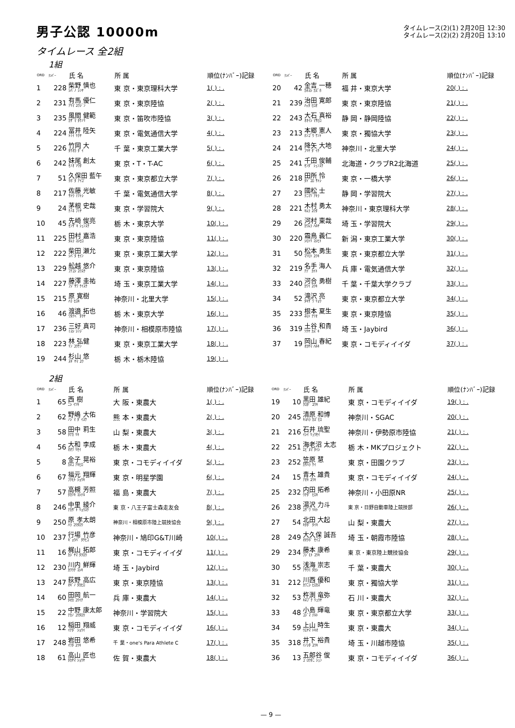男子公認 10000m
タイムレース(2)(1) 2月20日 12:30
タイムレース(2)(2) 2月20日 13:10
タイムレース 全2組
1組
| ORD | ﾅﾝﾊﾞｰ | 氏 名 | 所 属 | 順位(ﾅﾝﾊﾞｰ)記録 | ORD | ﾅﾝﾊﾞｰ | 氏 名 | 所 属 | 順位(ﾅﾝﾊﾞｰ)記録 |
| --- | --- | --- | --- | --- | --- | --- | --- | --- | --- |
| 1 | 228 | 柴野 慎也 ｼﾊﾞﾉ ｼﾝﾔ | 東 京・東京理科大学 | 1( ) : . | 20 | 42 | 金吉 一穂 ｶﾈﾖｼ ｶｽﾞﾎ | 福 井・東京大学 | 20( ) : . |
| 2 | 231 | 有馬 優仁 ｱﾘﾏ ﾕｳｼﾞﾝ | 東 京・東京陸協 | 2( ) : . | 21 | 239 | 治田 寛郎 ﾊｯﾀ ﾋﾛｵ | 東 京・東京陸協 | 21( ) : . |
| 3 | 235 | 風間 健範 ｶｻﾞﾏ ﾀｹﾉﾘ | 東 京・笛吹市陸協 | 3( ) : . | 22 | 243 | 大石 真裕 ｵｵｲｼ ﾏｻﾋﾛ | 静 岡・静岡陸協 | 22( ) : . |
| 4 | 224 | 冨井 陸矢 ﾄﾐｲ ﾘｸﾔ | 東 京・電気通信大学 | 4( ) : . | 23 | 213 | 本郷 憲人 ﾎﾝｺﾞｳ ｹﾝﾄ | 東 京・獨協大学 | 23( ) : . |
| 5 | 226 | 竹岡 大 ﾀｹｵｶ ﾀﾞｲ | 千 葉・東京工業大学 | 5( ) : . | 24 | 214 | 降矢 大地 ﾌﾘﾔ ﾀﾞｲﾁ | 神奈川・北里大学 | 24( ) : . |
| 6 | 242 | 妹尾 創太 ｾﾉｵ ｿｳﾀ | 東 京・T・T-AC | 6( ) : . | 25 | 241 | 千田 俊輔 ｾﾝﾀﾞ ｼｭﾝｽｹ | 北海道・クラブR2北海道 | 25( ) : . |
| 7 | 51 | 久保田 藍午 ｸﾎﾞﾀ ｱｲｺﾞ | 東 京・東京都立大学 | 7( ) : . | 26 | 218 | 田所 怜 ﾀﾄﾞｺﾛ ｻﾄｼ | 東 京・一橋大学 | 26( ) : . |
| 8 | 217 | 佐藤 光敏 ｻﾄｳ ﾐﾂﾄｼ | 千 葉・電気通信大学 | 8( ) : . | 27 | 23 | 國松 士 ｸﾆﾏﾂ ｱｷﾗ | 静 岡・学習院大 | 27( ) : . |
| 9 | 24 | 茅根 史哉 ﾁﾉﾈ ﾌﾐﾔ | 東 京・学習院大 | 9( ) : . | 28 | 221 | 木村 勇太 ｷﾑﾗ ﾕｳﾀ | 神奈川・東京理科大学 | 28( ) : . |
| 10 | 45 | 先崎 俊亮 ｾﾝｻﾞｷ ｼｭﾝｽｹ | 栃 木・東京大学 | 10( ) : . | 29 | 26 | 河村 東哉 ｶﾜﾑﾗ ﾊﾙﾔ | 埼 玉・学習院大 | 29( ) : . |
| 11 | 225 | 田村 嘉浩 ﾀﾑﾗ ﾖｼﾋﾛ | 東 京・東京陸協 | 11( ) : . | 30 | 220 | 霜鳥 義仁 ｼﾓﾄﾘ ﾖｼﾋﾄ | 新 潟・東京工業大学 | 30( ) : . |
| 12 | 222 | 柴田 瀬允 ｼﾊﾞﾀ ｾｲﾝ | 東 京・東京工業大学 | 12( ) : . | 31 | 50 | 松本 勇生 ﾏﾂﾓﾄ ﾕｳｷ | 東 京・東京都立大学 | 31( ) : . |
| 13 | 229 | 舩越 悠介 ﾌﾅｺｼ ﾕｳｽｹ | 東 京・東京陸協 | 13( ) : . | 32 | 219 | 名手 海人 ﾅﾃﾞ ｶｲﾄ | 兵 庫・電気通信大学 | 32( ) : . |
| 14 | 227 | 藤澤 圭祐 ﾌｼﾞｻﾜ ｹｲｽｹ | 埼 玉・東京工業大学 | 14( ) : . | 33 | 240 | 河合 勇樹 ｶﾜｲ ﾕｳｷ | 千 葉・千葉大学クラブ | 33( ) : . |
| 15 | 215 | 原 寛樹 ﾊﾗ ﾋﾛｷ | 神奈川・北里大学 | 15( ) : . | 34 | 52 | 滝沢 亮 ﾀｷｻﾞﾜ ﾘｮｳ | 東 京・東京都立大学 | 34( ) : . |
| 16 | 46 | 渡邉 拓也 ﾜﾀﾅﾍﾞ ﾀｸﾔ | 栃 木・東京大学 | 16( ) : . | 35 | 233 | 根本 夏生 ﾈﾓﾄ ﾅﾂｵ | 東 京・東京陸協 | 35( ) : . |
| 17 | 236 | 三好 真司 ﾐﾖｼ ｼﾝｼﾞ | 神奈川・相模原市陸協 | 17( ) : . | 36 | 319 | 土谷 和貴 ﾂﾁﾔ ｶｽﾞｷ | 埼 玉・Jaybird | 36( ) : . |
| 18 | 223 | 林 弘健 ﾘﾝ ｺｳｹﾝ | 東 京・東京工業大学 | 18( ) : . | 37 | 19 | 岡山 春紀 ｵｶﾔﾏ ﾊﾙｷ | 東 京・コモディイイダ | 37( ) : . |
| 19 | 244 | 杉山 悠 ｽｷﾞﾔﾏ ﾕｳ | 栃 木・栃木陸協 | 19( ) : . | | | | | |
2組
| ORD | ﾅﾝﾊﾞｰ | 氏 名 | 所 属 | 順位(ﾅﾝﾊﾞｰ)記録 | ORD | ﾅﾝﾊﾞｰ | 氏 名 | 所 属 | 順位(ﾅﾝﾊﾞｰ)記録 |
| --- | --- | --- | --- | --- | --- | --- | --- | --- | --- |
| 1 | 65 | 西 樹 ﾆｼ ｲﾂｷ | 大 阪・東農大 | 1( ) : . | 19 | 10 | 黒田 雄紀 ｸﾛﾀﾞ ﾕｳｷ | 東 京・コモディイイダ | 19( ) : . |
| 2 | 62 | 野嶋 大佑 ﾉｼﾞﾏ ﾀﾞｲｽｹ | 熊 本・東農大 | 2( ) : . | 20 | 245 | 清原 和博 ｷﾖﾊﾗ ｶｽﾞﾋﾛ | 神奈川・SGAC | 20( ) : . |
| 3 | 58 | 田中 莉生 ﾀﾅｶ ﾘｷ | 山 梨・東農大 | 3( ) : . | 21 | 216 | 石井 琉聖 ｲｼｲ ﾘｭｳｾｲ | 神奈川・伊勢原市陸協 | 21( ) : . |
| 4 | 56 | 大和 李成 ｵｵﾜ ﾘｾｲ | 栃 木・東農大 | 4( ) : . | 22 | 251 | 海老沼 太志 ｴﾋﾞﾇﾏ ﾀｲｼ | 栃 木・MKプロジェクト | 22( ) : . |
| 5 | 8 | 金子 晃裕 ｶﾈｺ ｱｷﾋﾛ | 東 京・コモディイイダ | 5( ) : . | 23 | 252 | 笠原 慧 ｶｻﾊﾗ ｹｲ | 東 京・田園クラブ | 23( ) : . |
| 6 | 67 | 福元 翔輝 ﾌｸﾓﾄ ｼｮｳｷ | 東 京・明星学園 | 6( ) : . | 24 | 15 | 青木 雄貴 ｱｵｷ ﾕｳｷ | 東 京・コモディイイダ | 24( ) : . |
| 7 | 57 | 高槻 芳照 ﾀｶﾂｷ ﾖｼﾃﾙ | 福 島・東農大 | 7( ) : . | 25 | 232 | 内田 拓希 ｳﾁﾀﾞ ﾋﾛｷ | 神奈川・小田原NR | 25( ) : . |
| 8 | 246 | 中里 綾介 ﾅｶｻﾞﾄ ﾘｮｳｽｹ | 東 京・八王子富士森走友会 | 8( ) : . | 26 | 238 | 湯沢 力斗 ﾕｻﾞﾜ ﾘｷﾄ | 東 京・日野自動車陸上競技部 | 26( ) : . |
| 9 | 250 | 原 孝太朗 ﾊﾗ ｺｳﾀﾛｳ | 神奈川・相模原市陸上競技協会 | 9( ) : . | 27 | 54 | 北田 大起 ｷﾀﾀﾞ ﾀｲｷ | 山 梨・東農大 | 27( ) : . |
| 10 | 237 | 行場 竹彦 ｷﾞｮｳﾊﾞ ﾀｹﾋｺ | 神奈川・鳩印G&T川崎 | 10( ) : . | 28 | 249 | 大久保 誠吾 ｵｵｸﾎﾞ ｾｲｺﾞ | 埼 玉・朝霞市陸協 | 28( ) : . |
| 11 | 16 | 梶山 拓郎 ｶｼﾞﾔﾏ ﾀｸﾛｳ | 東 京・コモディイイダ | 11( ) : . | 29 | 234 | 藤本 康希 ﾌｼﾞﾓﾄ ｺｳｷ | 東 京・東京陸上競技協会 | 29( ) : . |
| 12 | 230 | 川内 鮮輝 ｶﾜｳﾁ ﾖｼｷ | 埼 玉・Jaybird | 12( ) : . | 30 | 55 | 浅海 崇志 ｱｻｳﾐ ﾀｶｼ | 千 葉・東農大 | 30( ) : . |
| 13 | 247 | 荻野 高広 ｵｷﾞﾉ ﾀｶﾋﾛ | 東 京・東京陸協 | 13( ) : . | 31 | 212 | 川西 優和 ｶﾜﾆｼ ﾋﾛｶｽﾞ | 東 京・獨協大学 | 31( ) : . |
| 14 | 60 | 田岡 航一 ﾀｵｶ ｺｳｲﾁ | 兵 庫・東農大 | 14( ) : . | 32 | 53 | 杵渕 竜弥 ｷﾈﾌﾞﾁ ﾘｭｳﾔ | 石 川・東農大 | 32( ) : . |
| 15 | 22 | 中野 康太郎 ﾅｶﾉ ｺｳﾀﾛｳ | 神奈川・学習院大 | 15( ) : . | 33 | 48 | 小島 輝竜 ｺｼﾞﾏ ﾃﾙﾄ | 東 京・東京都立大学 | 33( ) : . |
| 16 | 12 | 稲田 翔威 ｲﾅﾀﾞ ｼｮｳｲ | 東 京・コモディイイダ | 16( ) : . | 34 | 59 | 上山 時生 ｳｴﾔﾏ ﾄｷｵ | 東 京・東農大 | 34( ) : . |
| 17 | 248 | 岩田 悠希 ｲﾜﾀ ﾕｳｷ | 千 葉・one's Para Athlete C | 17( ) : . | 35 | 318 | 井下 裕貴 ｲﾉｼﾀ ﾕｳｷ | 埼 玉・川越市陸協 | 35( ) : . |
| 18 | 61 | 高山 匠也 ﾀｶﾔﾏ ｼｮｳﾔ | 佐 賀・東農大 | 18( ) : . | 36 | 13 | 五郎谷 俊 ｺﾞﾛｳﾀﾆ ｼｭﾝ | 東 京・コモディイイダ | 36( ) : . |
— 9 —